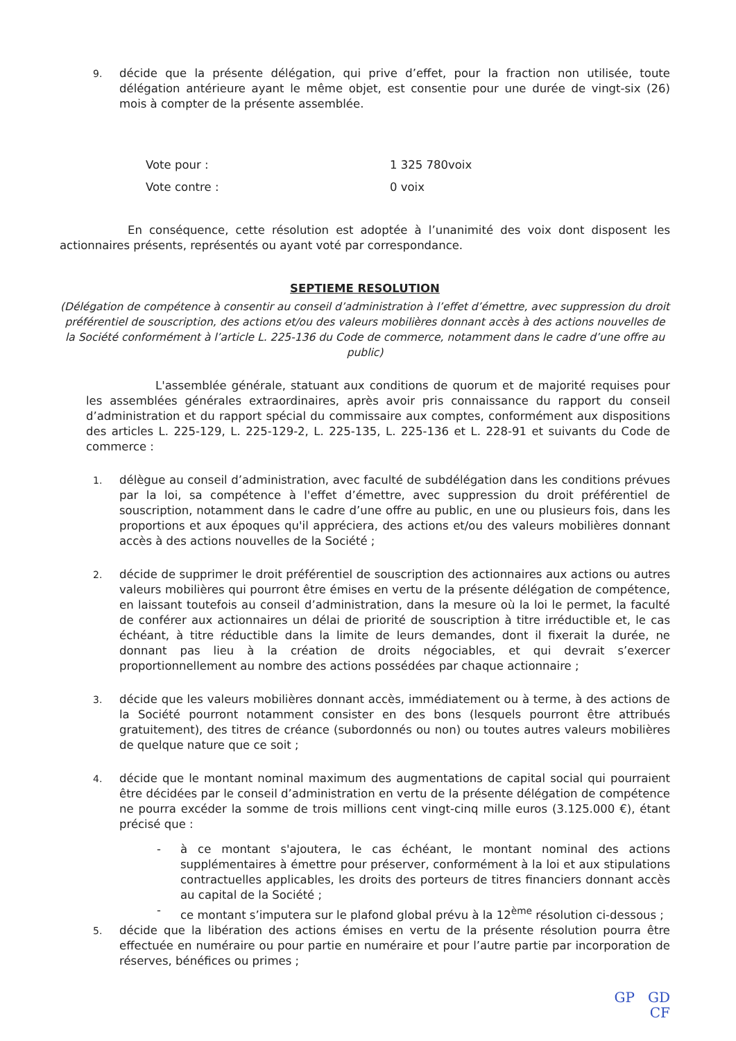9.
décide que la présente délégation, qui prive d’effet, pour la fraction non utilisée, toute délégation antérieure ayant le même objet, est consentie pour une durée de vingt-six (26) mois à compter de la présente assemblée.
Vote pour : 1 325 780voix
Vote contre : 0 voix
En conséquence, cette résolution est adoptée à l’unanimité des voix dont disposent les actionnaires présents, représentés ou ayant voté par correspondance.
SEPTIEME RESOLUTION
(Délégation de compétence à consentir au conseil d’administration à l’effet d’émettre, avec suppression du droit préférentiel de souscription, des actions et/ou des valeurs mobilières donnant accès à des actions nouvelles de la Société conformément à l’article L. 225-136 du Code de commerce, notamment dans le cadre d’une offre au public)
L'assemblée générale, statuant aux conditions de quorum et de majorité requises pour les assemblées générales extraordinaires, après avoir pris connaissance du rapport du conseil d’administration et du rapport spécial du commissaire aux comptes, conformément aux dispositions des articles L. 225-129, L. 225-129-2, L. 225-135, L. 225-136 et L. 228-91 et suivants du Code de commerce :
1.
délègue au conseil d’administration, avec faculté de subdélégation dans les conditions prévues par la loi, sa compétence à l'effet d’émettre, avec suppression du droit préférentiel de souscription, notamment dans le cadre d’une offre au public, en une ou plusieurs fois, dans les proportions et aux époques qu'il appréciera, des actions et/ou des valeurs mobilières donnant accès à des actions nouvelles de la Société ;
2.
décide de supprimer le droit préférentiel de souscription des actionnaires aux actions ou autres valeurs mobilières qui pourront être émises en vertu de la présente délégation de compétence, en laissant toutefois au conseil d’administration, dans la mesure où la loi le permet, la faculté de conférer aux actionnaires un délai de priorité de souscription à titre irréductible et, le cas échéant, à titre réductible dans la limite de leurs demandes, dont il fixerait la durée, ne donnant pas lieu à la création de droits négociables, et qui devrait s’exercer proportionnellement au nombre des actions possédées par chaque actionnaire ;
3.
décide que les valeurs mobilières donnant accès, immédiatement ou à terme, à des actions de la Société pourront notamment consister en des bons (lesquels pourront être attribués gratuitement), des titres de créance (subordonnés ou non) ou toutes autres valeurs mobilières de quelque nature que ce soit ;
4.
décide que le montant nominal maximum des augmentations de capital social qui pourraient être décidées par le conseil d’administration en vertu de la présente délégation de compétence ne pourra excéder la somme de trois millions cent vingt-cinq mille euros (3.125.000 €), étant précisé que :
- à ce montant s'ajoutera, le cas échéant, le montant nominal des actions supplémentaires à émettre pour préserver, conformément à la loi et aux stipulations contractuelles applicables, les droits des porteurs de titres financiers donnant accès au capital de la Société ;
- ce montant s’imputera sur le plafond global prévu à la 12<sup>ème</sup> résolution ci-dessous ;
5.
décide que la libération des actions émises en vertu de la présente résolution pourra être effectuée en numéraire ou pour partie en numéraire et pour l’autre partie par incorporation de réserves, bénéfices ou primes ;
GP GD
CF